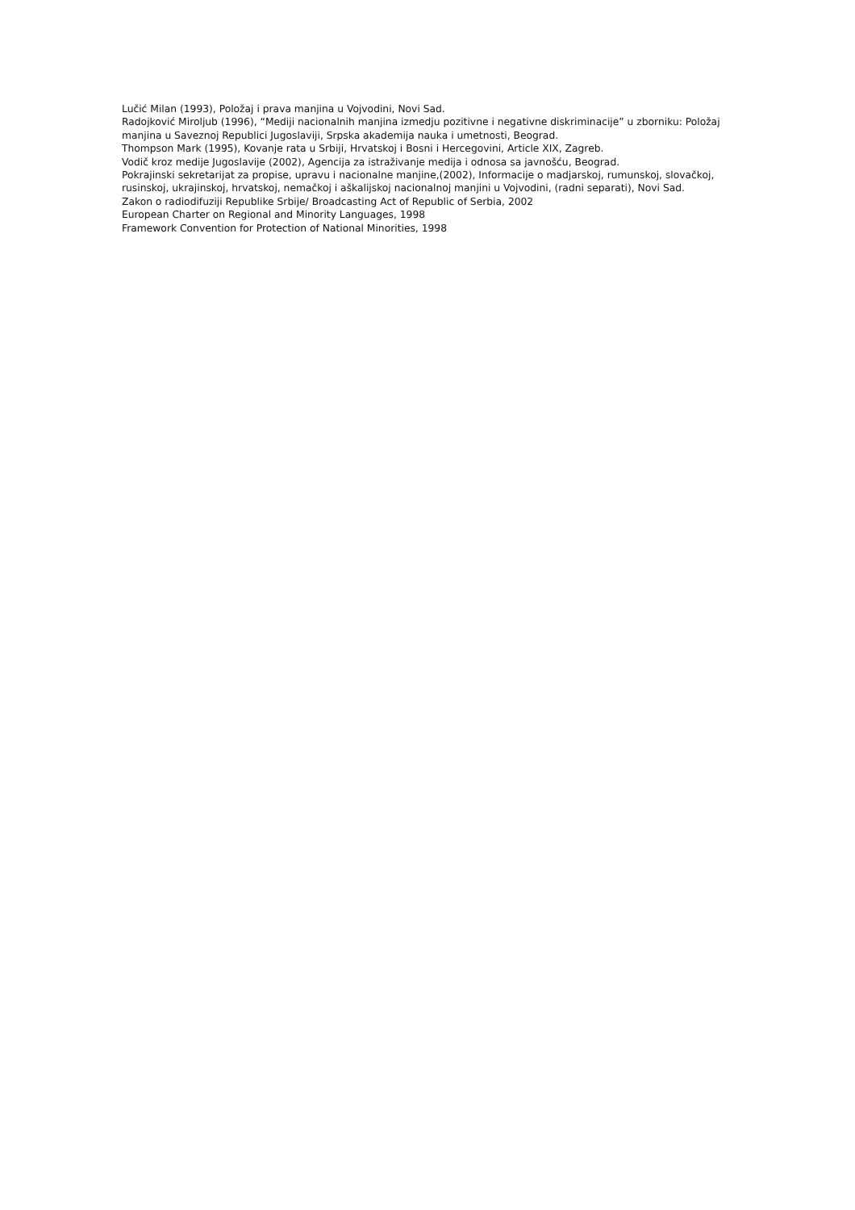Lučić Milan (1993), Položaj i prava manjina u Vojvodini, Novi Sad.
Radojković Miroljub (1996), “Mediji nacionalnih manjina izmedju pozitivne i negativne diskriminacije” u zborniku: Položaj manjina u Saveznoj Republici Jugoslaviji, Srpska akademija nauka i umetnosti, Beograd.
Thompson Mark (1995), Kovanje rata u Srbiji, Hrvatskoj i Bosni i Hercegovini, Article XIX, Zagreb.
Vodič kroz medije Jugoslavije (2002), Agencija za istraživanje medija i odnosa sa javnošću, Beograd.
Pokrajinski sekretarijat za propise, upravu i nacionalne manjine,(2002), Informacije o madjarskoj, rumunskoj, slovačkoj, rusinskoj, ukrajinskoj, hrvatskoj, nemačkoj i aškalijskoj nacionalnoj manjini u Vojvodini, (radni separati), Novi Sad.
Zakon o radiodifuziji Republike Srbije/ Broadcasting Act of Republic of Serbia, 2002
European Charter on Regional and Minority Languages, 1998
Framework Convention for Protection of National Minorities, 1998